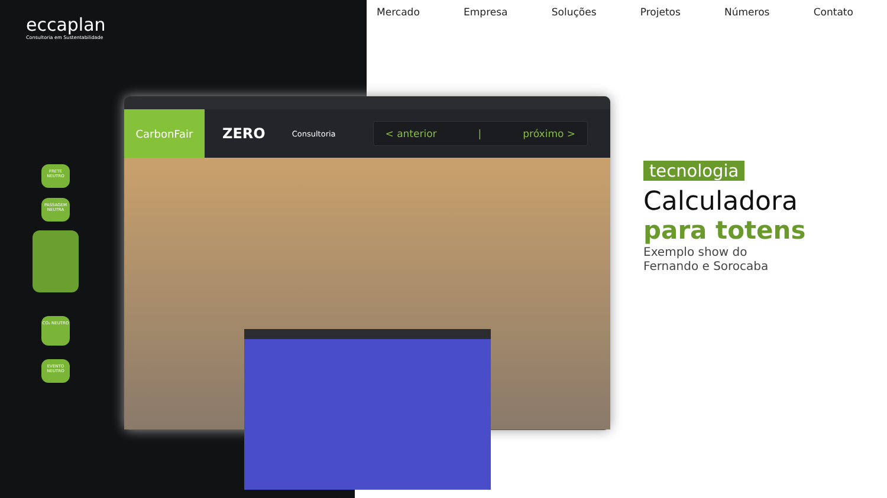eccaplan
Consultoria em Sustentabilidade
Mercado Empresa Soluções Projetos Números Contato
FRETE NEUTRO
PASSAGEM NEUTRA
CO₂ NEUTRO
EVENTO NEUTRO
CarbonFair
ZERO Consultoria
< anterior | próximo >
tecnologia
Calculadora
para totens
Exemplo show do
Fernando e Sorocaba